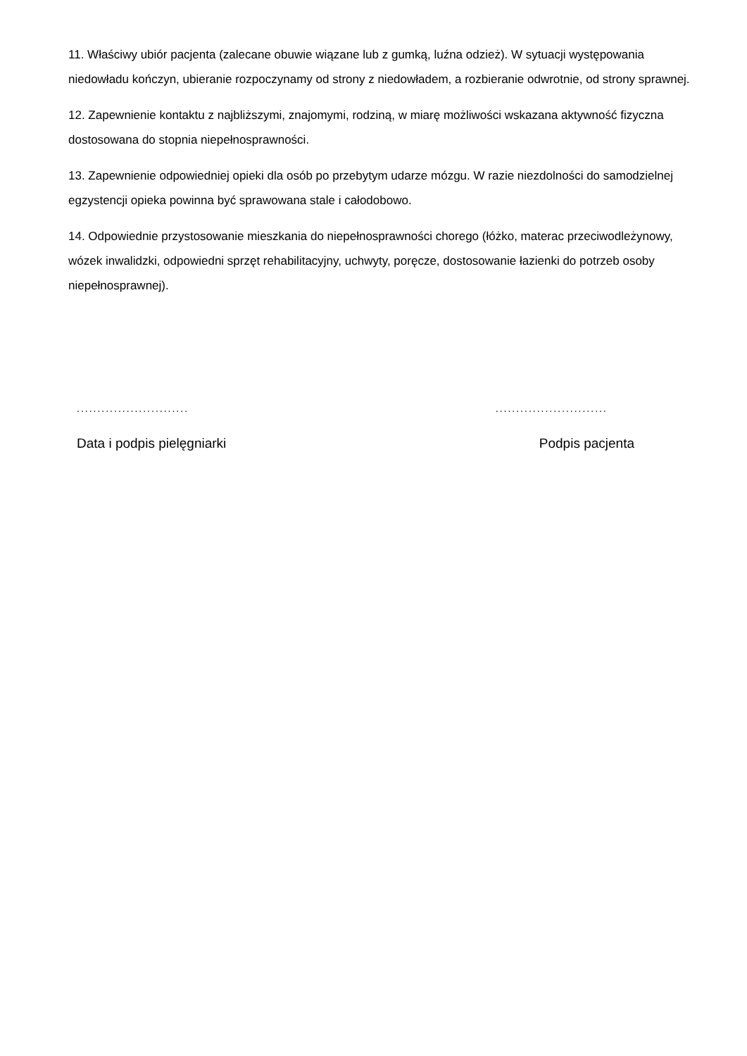11. Właściwy ubiór pacjenta (zalecane obuwie wiązane lub z gumką, luźna odzież). W sytuacji występowania niedowładu kończyn, ubieranie rozpoczynamy od strony z niedowładem, a rozbieranie odwrotnie, od strony sprawnej.
12. Zapewnienie kontaktu z najbliższymi, znajomymi, rodziną, w miarę możliwości wskazana aktywność fizyczna dostosowana do stopnia niepełnosprawności.
13. Zapewnienie odpowiedniej opieki dla osób po przebytym udarze mózgu. W razie niezdolności do samodzielnej egzystencji opieka powinna być sprawowana stale i całodobowo.
14. Odpowiednie przystosowanie mieszkania do niepełnosprawności chorego (łóżko, materac przeciwodleżynowy, wózek inwalidzki, odpowiedni sprzęt rehabilitacyjny, uchwyty, poręcze, dostosowanie łazienki do potrzeb osoby niepełnosprawnej).
...........................
Data i podpis pielęgniarki
...........................
Podpis pacjenta